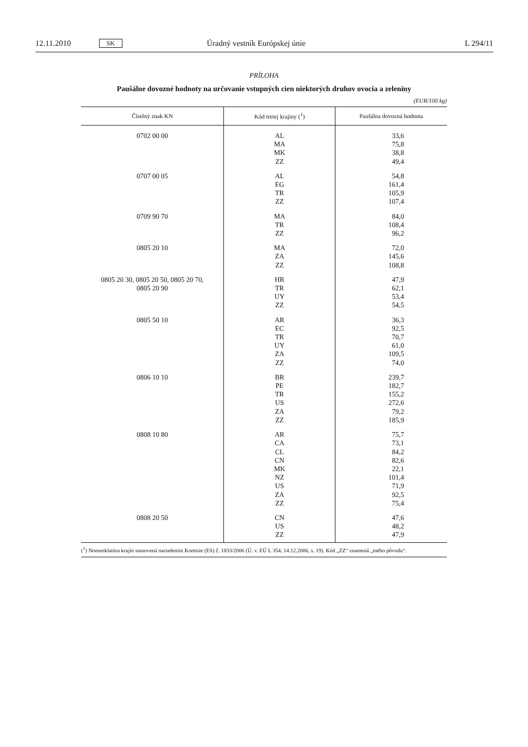12.11.2010 SK Úradný vestník Európskej únie L 294/11
PRÍLOHA
Paušálne dovozné hodnoty na určovanie vstupných cien niektorých druhov ovocia a zeleniny
(EUR/100 kg)
| Číselný znak KN | Kód tretej krajiny (<sup>1</sup>) | Paušálna dovozná hodnota |
| --- | --- | --- |
| 0702 00 00 | AL MA MK ZZ | 33,6 75,8 38,8 49,4 |
| 0707 00 05 | AL EG TR ZZ | 54,8 161,4 105,9 107,4 |
| 0709 90 70 | MA TR ZZ | 84,0 108,4 96,2 |
| 0805 20 10 | MA ZA ZZ | 72,0 145,6 108,8 |
| 0805 20 30, 0805 20 50, 0805 20 70, 0805 20 90 | HR TR UY ZZ | 47,9 62,1 53,4 54,5 |
| 0805 50 10 | AR EC TR UY ZA ZZ | 36,3 92,5 70,7 61,0 109,5 74,0 |
| 0806 10 10 | BR PE TR US ZA ZZ | 239,7 182,7 155,2 272,6 79,2 185,9 |
| 0808 10 80 | AR CA CL CN MK NZ US ZA ZZ | 75,7 73,1 84,2 82,6 22,1 101,4 71,9 92,5 75,4 |
| 0808 20 50 | CN US ZZ | 47,6 48,2 47,9 |
(<sup>1</sup>) Nomenklatúra krajín stanovená nariadením Komisie (ES) č. 1833/2006 (Ú. v. EÚ L 354, 14.12.2006, s. 19). Kód „ZZ“ znamená „iného pôvodu“.